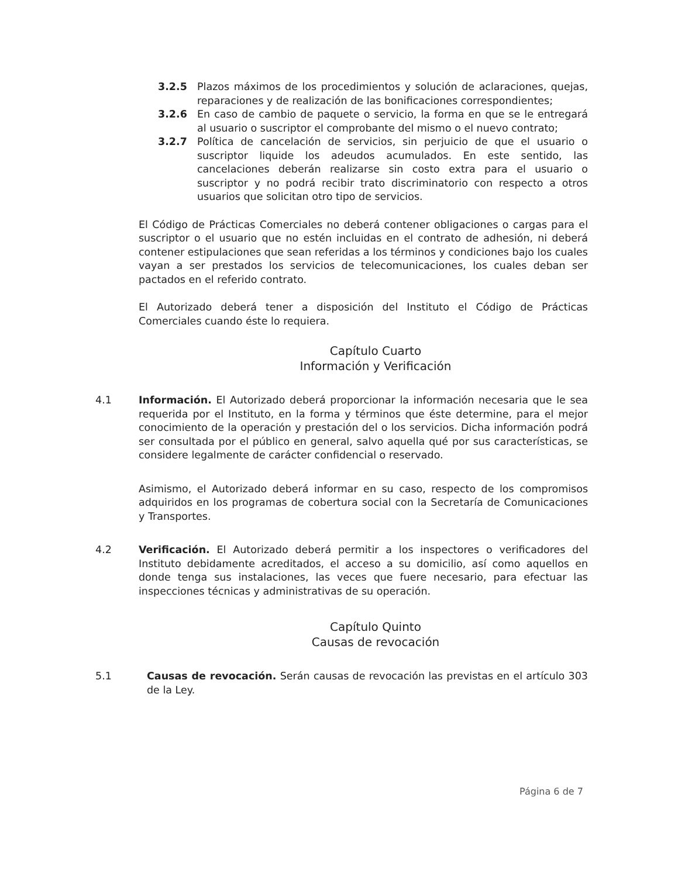3.2.5 Plazos máximos de los procedimientos y solución de aclaraciones, quejas, reparaciones y de realización de las bonificaciones correspondientes;
3.2.6 En caso de cambio de paquete o servicio, la forma en que se le entregará al usuario o suscriptor el comprobante del mismo o el nuevo contrato;
3.2.7 Política de cancelación de servicios, sin perjuicio de que el usuario o suscriptor liquide los adeudos acumulados. En este sentido, las cancelaciones deberán realizarse sin costo extra para el usuario o suscriptor y no podrá recibir trato discriminatorio con respecto a otros usuarios que solicitan otro tipo de servicios.
El Código de Prácticas Comerciales no deberá contener obligaciones o cargas para el suscriptor o el usuario que no estén incluidas en el contrato de adhesión, ni deberá contener estipulaciones que sean referidas a los términos y condiciones bajo los cuales vayan a ser prestados los servicios de telecomunicaciones, los cuales deban ser pactados en el referido contrato.
El Autorizado deberá tener a disposición del Instituto el Código de Prácticas Comerciales cuando éste lo requiera.
Capítulo Cuarto
Información y Verificación
4.1 Información. El Autorizado deberá proporcionar la información necesaria que le sea requerida por el Instituto, en la forma y términos que éste determine, para el mejor conocimiento de la operación y prestación del o los servicios. Dicha información podrá ser consultada por el público en general, salvo aquella qué por sus características, se considere legalmente de carácter confidencial o reservado.
Asimismo, el Autorizado deberá informar en su caso, respecto de los compromisos adquiridos en los programas de cobertura social con la Secretaría de Comunicaciones y Transportes.
4.2 Verificación. El Autorizado deberá permitir a los inspectores o verificadores del Instituto debidamente acreditados, el acceso a su domicilio, así como aquellos en donde tenga sus instalaciones, las veces que fuere necesario, para efectuar las inspecciones técnicas y administrativas de su operación.
Capítulo Quinto
Causas de revocación
5.1 Causas de revocación. Serán causas de revocación las previstas en el artículo 303 de la Ley.
Página 6 de 7